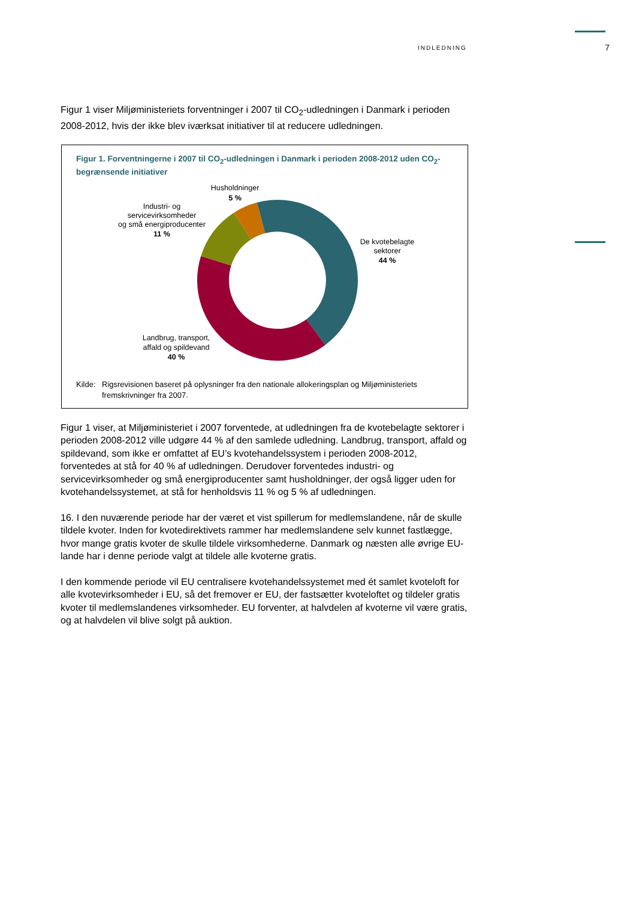INDLEDNING 7
Figur 1 viser Miljøministeriets forventninger i 2007 til CO<sub>2</sub>-udledningen i Danmark i perioden 2008-2012, hvis der ikke blev iværksat initiativer til at reducere udledningen.
Figur 1. Forventningerne i 2007 til CO<sub>2</sub>-udledningen i Danmark i perioden 2008-2012 uden CO<sub>2</sub>-begrænsende initiativer
Husholdninger
5 %
Industri- og
servicevirksomheder
og små energiproducenter
11 %
De kvotebelagte
sektorer
44 %
Landbrug, transport,
affald og spildevand
40 %
Kilde: Rigsrevisionen baseret på oplysninger fra den nationale allokeringsplan og Miljøministeriets fremskrivninger fra 2007.
Figur 1 viser, at Miljøministeriet i 2007 forventede, at udledningen fra de kvotebelagte sektorer i perioden 2008-2012 ville udgøre 44 % af den samlede udledning. Landbrug, transport, affald og spildevand, som ikke er omfattet af EU’s kvotehandelssystem i perioden 2008-2012, forventedes at stå for 40 % af udledningen. Derudover forventedes industri- og servicevirksomheder og små energiproducenter samt husholdninger, der også ligger uden for kvotehandelssystemet, at stå for henholdsvis 11 % og 5 % af udledningen.
16. I den nuværende periode har der været et vist spillerum for medlemslandene, når de skulle tildele kvoter. Inden for kvotedirektivets rammer har medlemslandene selv kunnet fastlægge, hvor mange gratis kvoter de skulle tildele virksomhederne. Danmark og næsten alle øvrige EU-lande har i denne periode valgt at tildele alle kvoterne gratis.
I den kommende periode vil EU centralisere kvotehandelssystemet med ét samlet kvoteloft for alle kvotevirksomheder i EU, så det fremover er EU, der fastsætter kvoteloftet og tildeler gratis kvoter til medlemslandenes virksomheder. EU forventer, at halvdelen af kvoterne vil være gratis, og at halvdelen vil blive solgt på auktion.